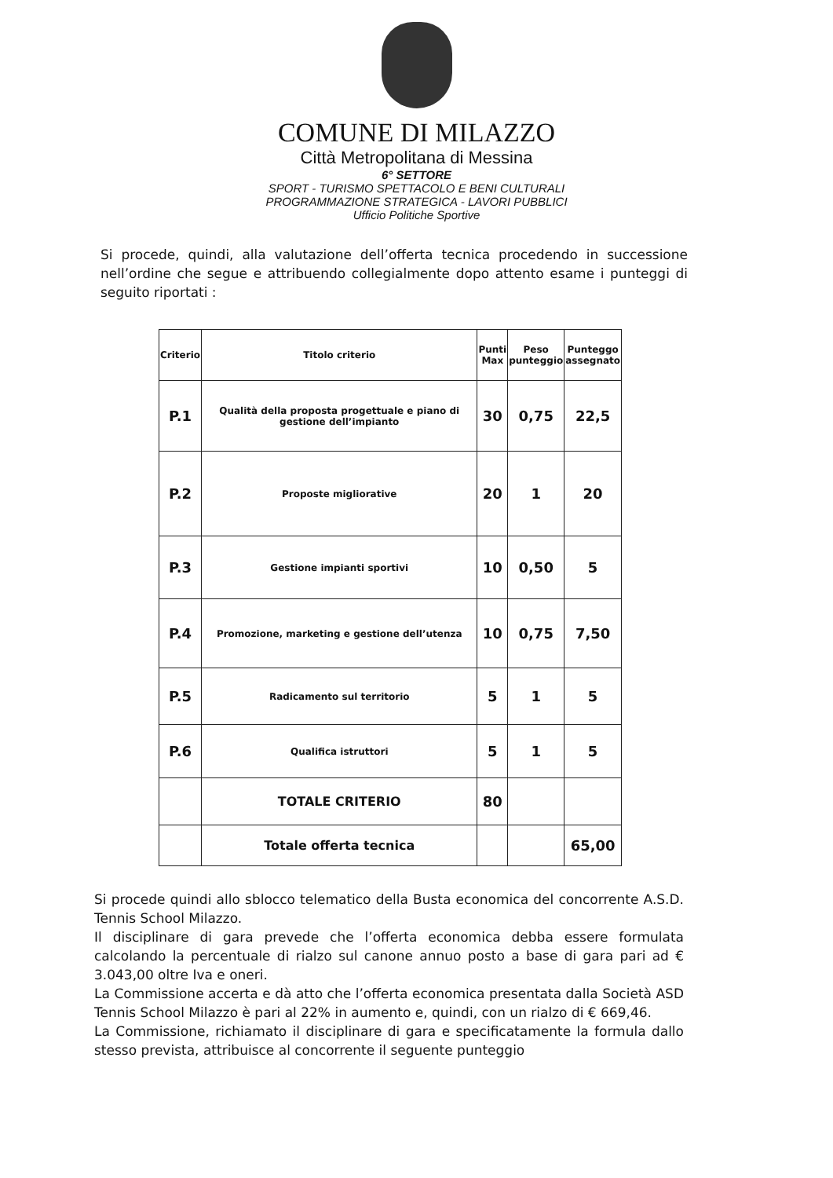COMUNE DI MILAZZO
Città Metropolitana di Messina
6° SETTORE
SPORT - TURISMO SPETTACOLO E BENI CULTURALI
PROGRAMMAZIONE STRATEGICA - LAVORI PUBBLICI
Ufficio Politiche Sportive
Si procede, quindi, alla valutazione dell’offerta tecnica procedendo in successione nell’ordine che segue e attribuendo collegialmente dopo attento esame i punteggi di seguito riportati :
| Criterio | Titolo criterio | Punti Max | Peso punteggio | Punteggo assegnato |
| --- | --- | --- | --- | --- |
| P.1 | Qualità della proposta progettuale e piano di gestione dell’impianto | 30 | 0,75 | 22,5 |
| P.2 | Proposte migliorative | 20 | 1 | 20 |
| P.3 | Gestione impianti sportivi | 10 | 0,50 | 5 |
| P.4 | Promozione, marketing e gestione dell’utenza | 10 | 0,75 | 7,50 |
| P.5 | Radicamento sul territorio | 5 | 1 | 5 |
| P.6 | Qualifica istruttori | 5 | 1 | 5 |
| | TOTALE CRITERIO | 80 | | |
| | Totale offerta tecnica | | | 65,00 |
Si procede quindi allo sblocco telematico della Busta economica del concorrente A.S.D. Tennis School Milazzo.
Il disciplinare di gara prevede che l’offerta economica debba essere formulata calcolando la percentuale di rialzo sul canone annuo posto a base di gara pari ad € 3.043,00 oltre Iva e oneri.
La Commissione accerta e dà atto che l’offerta economica presentata dalla Società ASD Tennis School Milazzo è pari al 22% in aumento e, quindi, con un rialzo di € 669,46.
La Commissione, richiamato il disciplinare di gara e specificatamente la formula dallo stesso prevista, attribuisce al concorrente il seguente punteggio